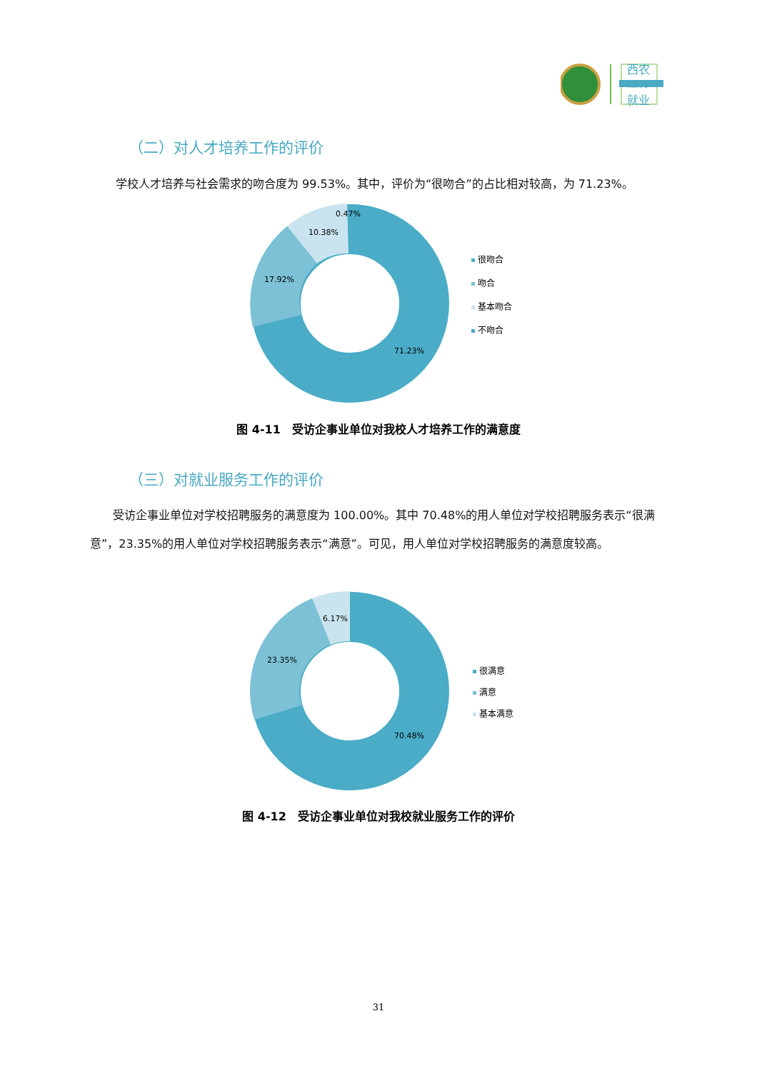西农
NWAFU
就业
（二）对人才培养工作的评价
学校人才培养与社会需求的吻合度为 99.53%。其中，评价为“很吻合”的占比相对较高，为 71.23%。
0.47%
10.38%
17.92%
71.23%
很吻合
吻合
基本吻合
不吻合
图 4-11　受访企事业单位对我校人才培养工作的满意度
（三）对就业服务工作的评价
受访企事业单位对学校招聘服务的满意度为 100.00%。其中 70.48%的用人单位对学校招聘服务表示“很满意”，23.35%的用人单位对学校招聘服务表示“满意”。可见，用人单位对学校招聘服务的满意度较高。
6.17%
23.35%
70.48%
很满意
满意
基本满意
图 4-12　受访企事业单位对我校就业服务工作的评价
31